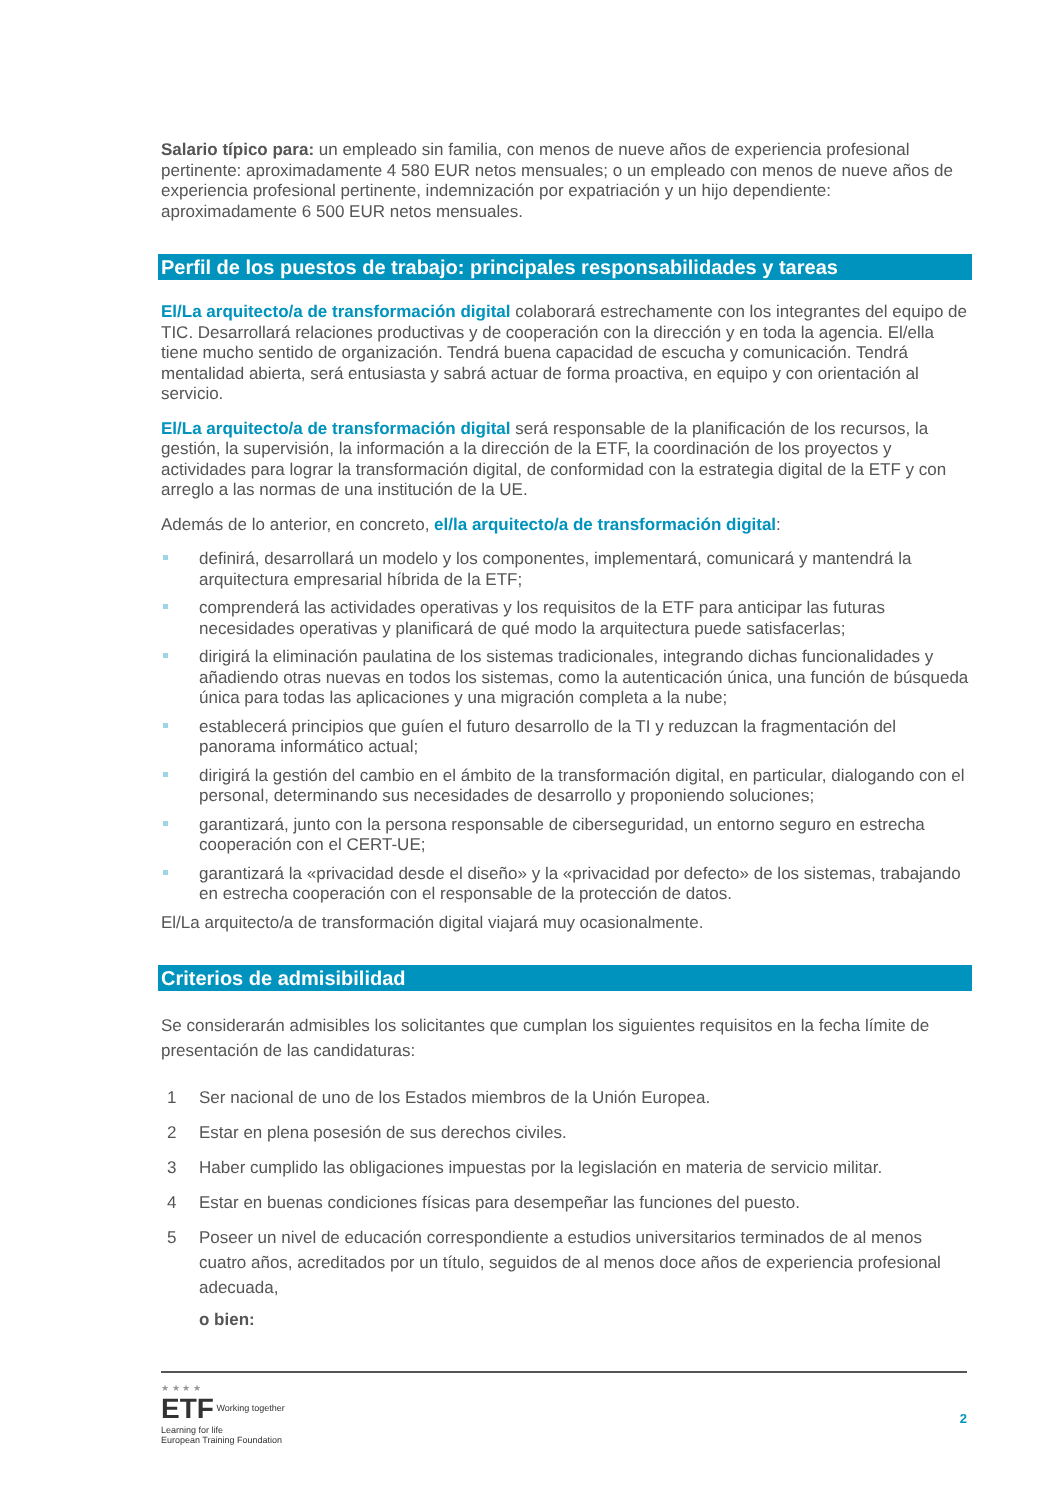Salario típico para: un empleado sin familia, con menos de nueve años de experiencia profesional pertinente: aproximadamente 4 580 EUR netos mensuales; o un empleado con menos de nueve años de experiencia profesional pertinente, indemnización por expatriación y un hijo dependiente: aproximadamente 6 500 EUR netos mensuales.
Perfil de los puestos de trabajo: principales responsabilidades y tareas
El/La arquitecto/a de transformación digital colaborará estrechamente con los integrantes del equipo de TIC. Desarrollará relaciones productivas y de cooperación con la dirección y en toda la agencia. El/ella tiene mucho sentido de organización. Tendrá buena capacidad de escucha y comunicación. Tendrá mentalidad abierta, será entusiasta y sabrá actuar de forma proactiva, en equipo y con orientación al servicio.
El/La arquitecto/a de transformación digital será responsable de la planificación de los recursos, la gestión, la supervisión, la información a la dirección de la ETF, la coordinación de los proyectos y actividades para lograr la transformación digital, de conformidad con la estrategia digital de la ETF y con arreglo a las normas de una institución de la UE.
Además de lo anterior, en concreto, el/la arquitecto/a de transformación digital:
definirá, desarrollará un modelo y los componentes, implementará, comunicará y mantendrá la arquitectura empresarial híbrida de la ETF;
comprenderá las actividades operativas y los requisitos de la ETF para anticipar las futuras necesidades operativas y planificará de qué modo la arquitectura puede satisfacerlas;
dirigirá la eliminación paulatina de los sistemas tradicionales, integrando dichas funcionalidades y añadiendo otras nuevas en todos los sistemas, como la autenticación única, una función de búsqueda única para todas las aplicaciones y una migración completa a la nube;
establecerá principios que guíen el futuro desarrollo de la TI y reduzcan la fragmentación del panorama informático actual;
dirigirá la gestión del cambio en el ámbito de la transformación digital, en particular, dialogando con el personal, determinando sus necesidades de desarrollo y proponiendo soluciones;
garantizará, junto con la persona responsable de ciberseguridad, un entorno seguro en estrecha cooperación con el CERT-UE;
garantizará la «privacidad desde el diseño» y la «privacidad por defecto» de los sistemas, trabajando en estrecha cooperación con el responsable de la protección de datos.
El/La arquitecto/a de transformación digital viajará muy ocasionalmente.
Criterios de admisibilidad
Se considerarán admisibles los solicitantes que cumplan los siguientes requisitos en la fecha límite de presentación de las candidaturas:
1 Ser nacional de uno de los Estados miembros de la Unión Europea.
2 Estar en plena posesión de sus derechos civiles.
3 Haber cumplido las obligaciones impuestas por la legislación en materia de servicio militar.
4 Estar en buenas condiciones físicas para desempeñar las funciones del puesto.
5 Poseer un nivel de educación correspondiente a estudios universitarios terminados de al menos cuatro años, acreditados por un título, seguidos de al menos doce años de experiencia profesional adecuada,
o bien:
★ ★ ★ ★
ETF Working together
Learning for life
European Training Foundation
2